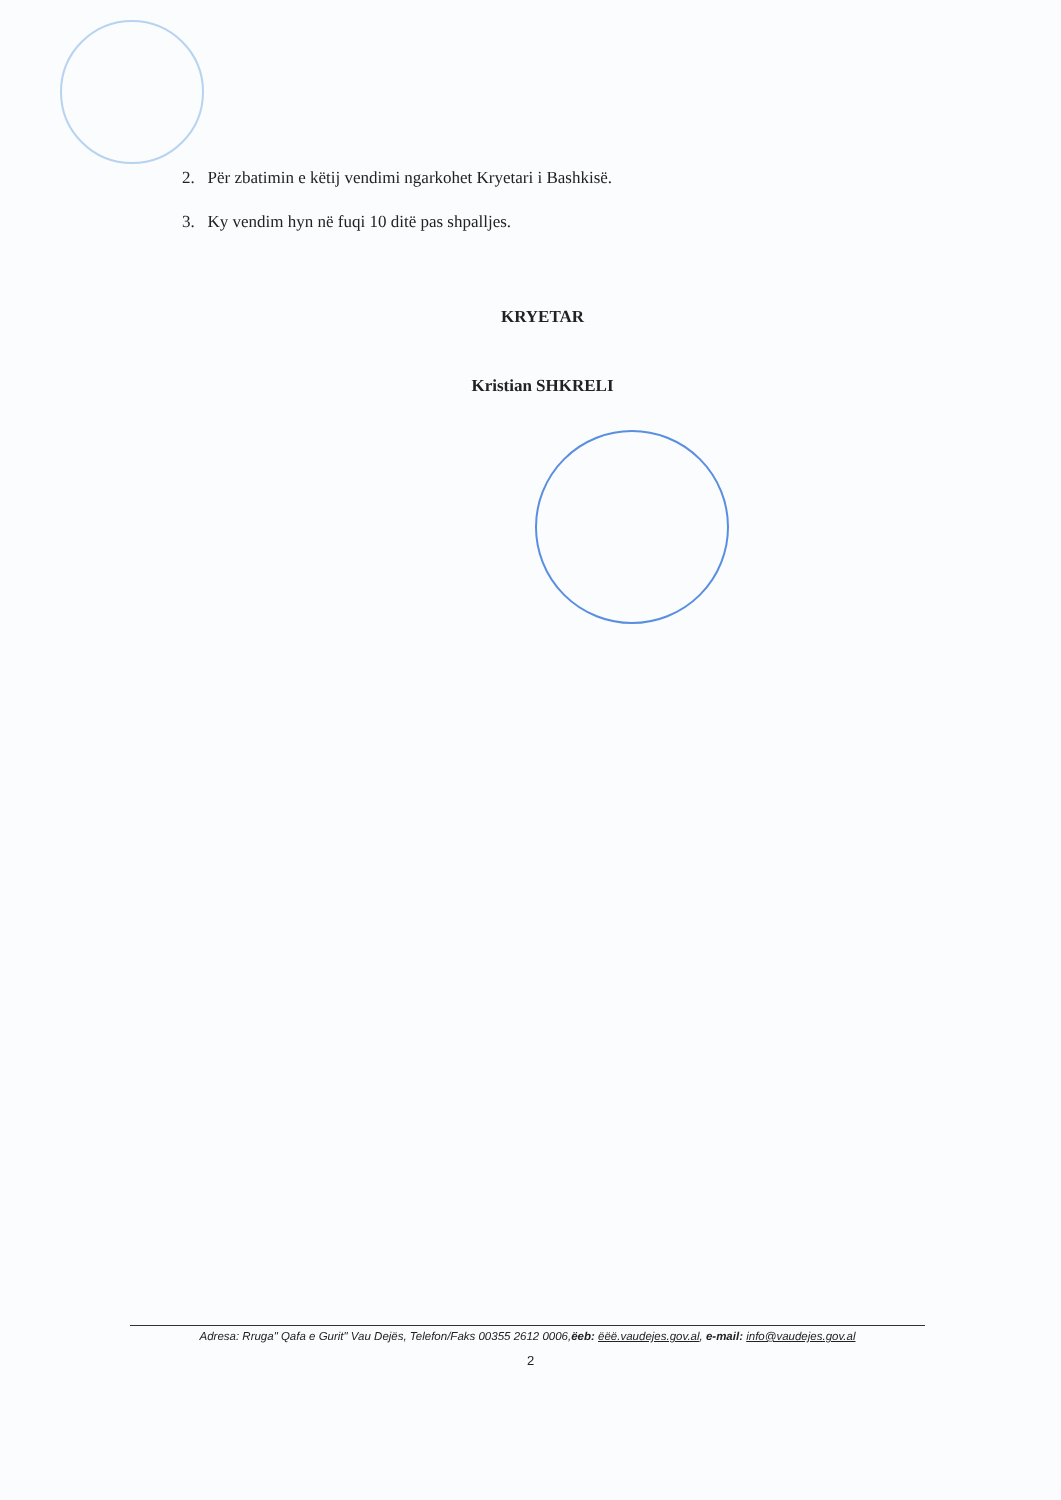2. Për zbatimin e këtij vendimi ngarkohet Kryetari i Bashkisë.
3. Ky vendim hyn në fuqi 10 ditë pas shpalljes.
KRYETAR
Kristian SHKRELI
Adresa: Rruga" Qafa e Gurit" Vau Dejës, Telefon/Faks 00355 2612 0006,ëeb: ëëë.vaudejes.gov.al, e-mail: info@vaudejes.gov.al
2